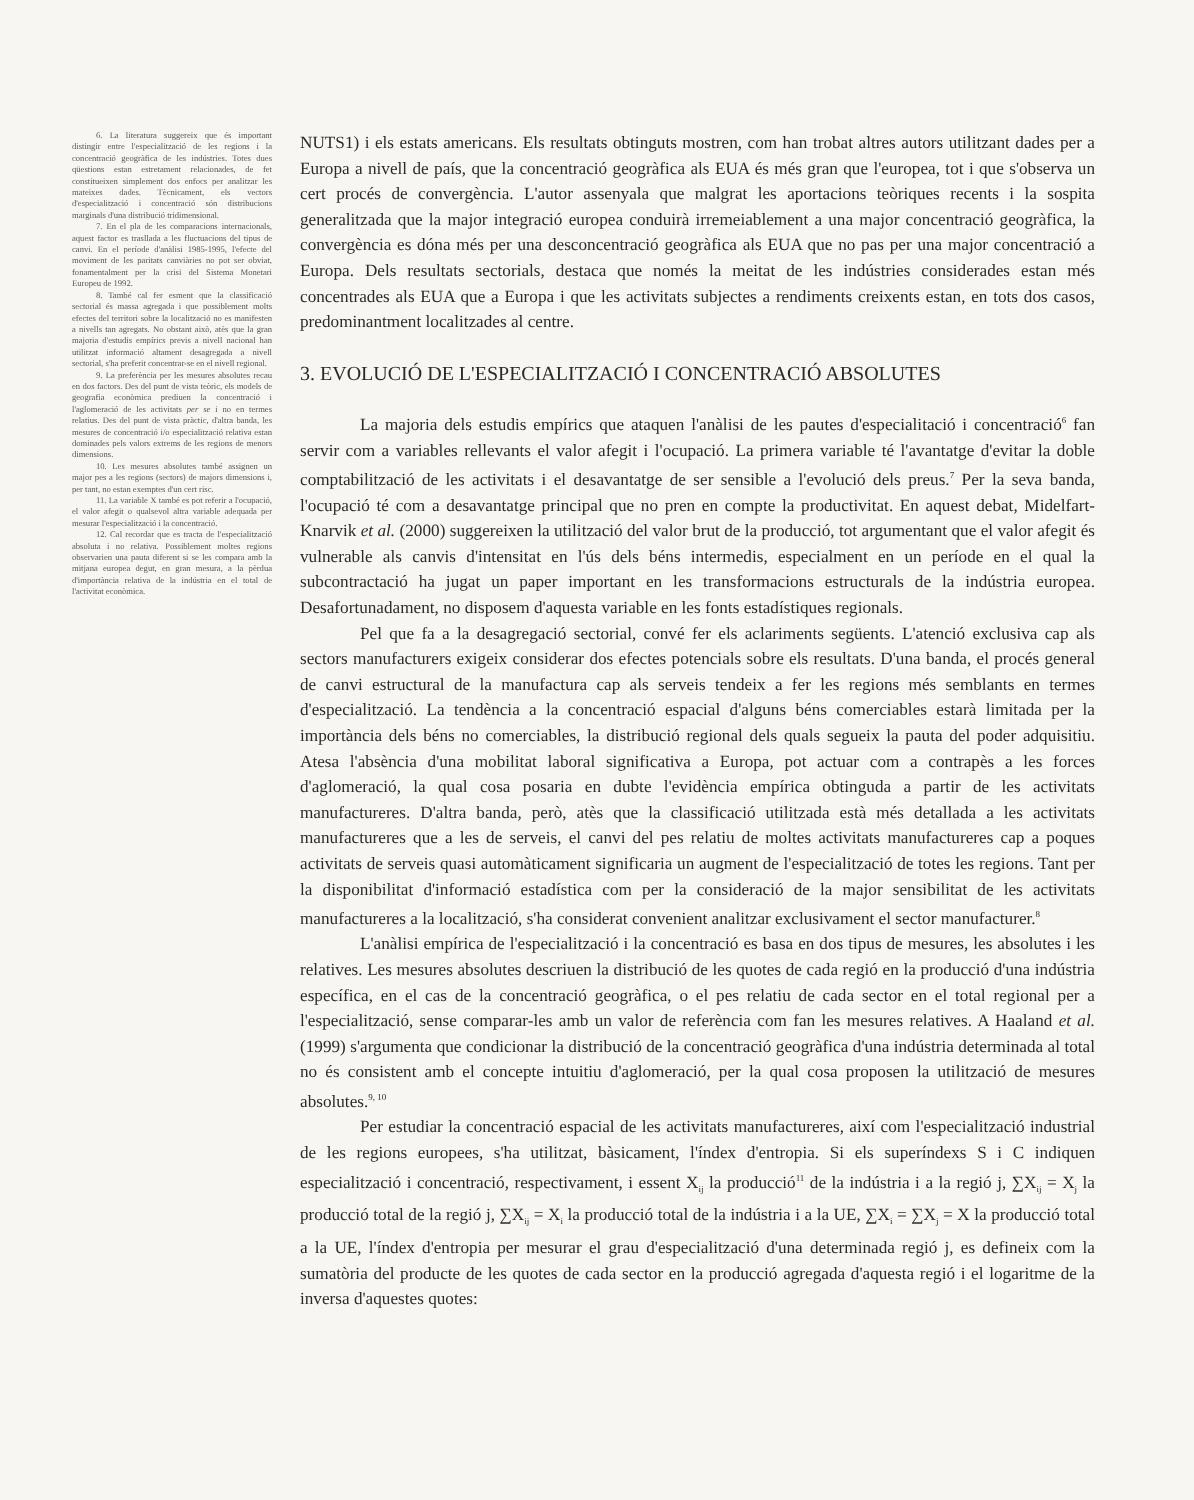6. La literatura suggereix que és important distingir entre l'especialització de les regions i la concentració geogràfica de les indústries. Totes dues qüestions estan estretament relacionades, de fet constitueixen simplement dos enfocs per analitzar les mateixes dades. Tècnicament, els vectors d'especialització i concentració són distribucions marginals d'una distribució tridimensional.
7. En el pla de les comparacions internacionals, aquest factor es trasllada a les fluctuacions del tipus de canvi. En el període d'anàlisi 1985-1995, l'efecte del moviment de les paritats canviàries no pot ser obviat, fonamentalment per la crisi del Sistema Monetari Europeu de 1992.
8. També cal fer esment que la classificació sectorial és massa agregada i que possiblement molts efectes del territori sobre la localització no es manifesten a nivells tan agregats. No obstant això, atès que la gran majoria d'estudis empírics previs a nivell nacional han utilitzat informació altament desagregada a nivell sectorial, s'ha preferit concentrar-se en el nivell regional.
9. La preferència per les mesures absolutes recau en dos factors. Des del punt de vista teòric, els models de geografia econòmica prediuen la concentració i l'aglomeració de les activitats per se i no en termes relatius. Des del punt de vista pràctic, d'altra banda, les mesures de concentració i/o especialització relativa estan dominades pels valors extrems de les regions de menors dimensions.
10. Les mesures absolutes també assignen un major pes a les regions (sectors) de majors dimensions i, per tant, no estan exemptes d'un cert risc.
11. La variable X també es pot referir a l'ocupació, el valor afegit o qualsevol altra variable adequada per mesurar l'especialització i la concentració.
12. Cal recordar que es tracta de l'especialització absoluta i no relativa. Possiblement moltes regions observarien una pauta diferent si se les compara amb la mitjana europea degut, en gran mesura, a la pèrdua d'importància relativa de la indústria en el total de l'activitat econòmica.
NUTS1) i els estats americans. Els resultats obtinguts mostren, com han trobat altres autors utilitzant dades per a Europa a nivell de país, que la concentració geogràfica als EUA és més gran que l'europea, tot i que s'observa un cert procés de convergència. L'autor assenyala que malgrat les aportacions teòriques recents i la sospita generalitzada que la major integració europea conduirà irremeiablement a una major concentració geogràfica, la convergència es dóna més per una desconcentració geogràfica als EUA que no pas per una major concentració a Europa. Dels resultats sectorials, destaca que només la meitat de les indústries considerades estan més concentrades als EUA que a Europa i que les activitats subjectes a rendiments creixents estan, en tots dos casos, predominantment localitzades al centre.
3. EVOLUCIÓ DE L'ESPECIALITZACIÓ I CONCENTRACIÓ ABSOLUTES
La majoria dels estudis empírics que ataquen l'anàlisi de les pautes d'especialitació i concentració<sup>6</sup> fan servir com a variables rellevants el valor afegit i l'ocupació. La primera variable té l'avantatge d'evitar la doble comptabilització de les activitats i el desavantatge de ser sensible a l'evolució dels preus.<sup>7</sup> Per la seva banda, l'ocupació té com a desavantatge principal que no pren en compte la productivitat. En aquest debat, Midelfart-Knarvik et al. (2000) suggereixen la utilització del valor brut de la producció, tot argumentant que el valor afegit és vulnerable als canvis d'intensitat en l'ús dels béns intermedis, especialment en un període en el qual la subcontractació ha jugat un paper important en les transformacions estructurals de la indústria europea. Desafortunadament, no disposem d'aquesta variable en les fonts estadístiques regionals.
Pel que fa a la desagregació sectorial, convé fer els aclariments següents. L'atenció exclusiva cap als sectors manufacturers exigeix considerar dos efectes potencials sobre els resultats. D'una banda, el procés general de canvi estructural de la manufactura cap als serveis tendeix a fer les regions més semblants en termes d'especialització. La tendència a la concentració espacial d'alguns béns comerciables estarà limitada per la importància dels béns no comerciables, la distribució regional dels quals segueix la pauta del poder adquisitiu. Atesa l'absència d'una mobilitat laboral significativa a Europa, pot actuar com a contrapès a les forces d'aglomeració, la qual cosa posaria en dubte l'evidència empírica obtinguda a partir de les activitats manufactureres. D'altra banda, però, atès que la classificació utilitzada està més detallada a les activitats manufactureres que a les de serveis, el canvi del pes relatiu de moltes activitats manufactureres cap a poques activitats de serveis quasi automàticament significaria un augment de l'especialització de totes les regions. Tant per la disponibilitat d'informació estadística com per la consideració de la major sensibilitat de les activitats manufactureres a la localització, s'ha considerat convenient analitzar exclusivament el sector manufacturer.<sup>8</sup>
L'anàlisi empírica de l'especialització i la concentració es basa en dos tipus de mesures, les absolutes i les relatives. Les mesures absolutes descriuen la distribució de les quotes de cada regió en la producció d'una indústria específica, en el cas de la concentració geogràfica, o el pes relatiu de cada sector en el total regional per a l'especialització, sense comparar-les amb un valor de referència com fan les mesures relatives. A Haaland et al. (1999) s'argumenta que condicionar la distribució de la concentració geogràfica d'una indústria determinada al total no és consistent amb el concepte intuitiu d'aglomeració, per la qual cosa proposen la utilització de mesures absolutes.<sup>9, 10</sup>
Per estudiar la concentració espacial de les activitats manufactureres, així com l'especialització industrial de les regions europees, s'ha utilitzat, bàsicament, l'índex d'entropia. Si els superíndexs S i C indiquen especialització i concentració, respectivament, i essent X<sub>ij</sub> la producció<sup>11</sup> de la indústria i a la regió j, ∑X<sub>ij</sub> = X<sub>j</sub> la producció total de la regió j, ∑X<sub>ij</sub> = X<sub>i</sub> la producció total de la indústria i a la UE, ∑X<sub>i</sub> = ∑X<sub>j</sub> = X la producció total a la UE, l'índex d'entropia per mesurar el grau d'especialització d'una determinada regió j, es defineix com la sumatòria del producte de les quotes de cada sector en la producció agregada d'aquesta regió i el logaritme de la inversa d'aquestes quotes: